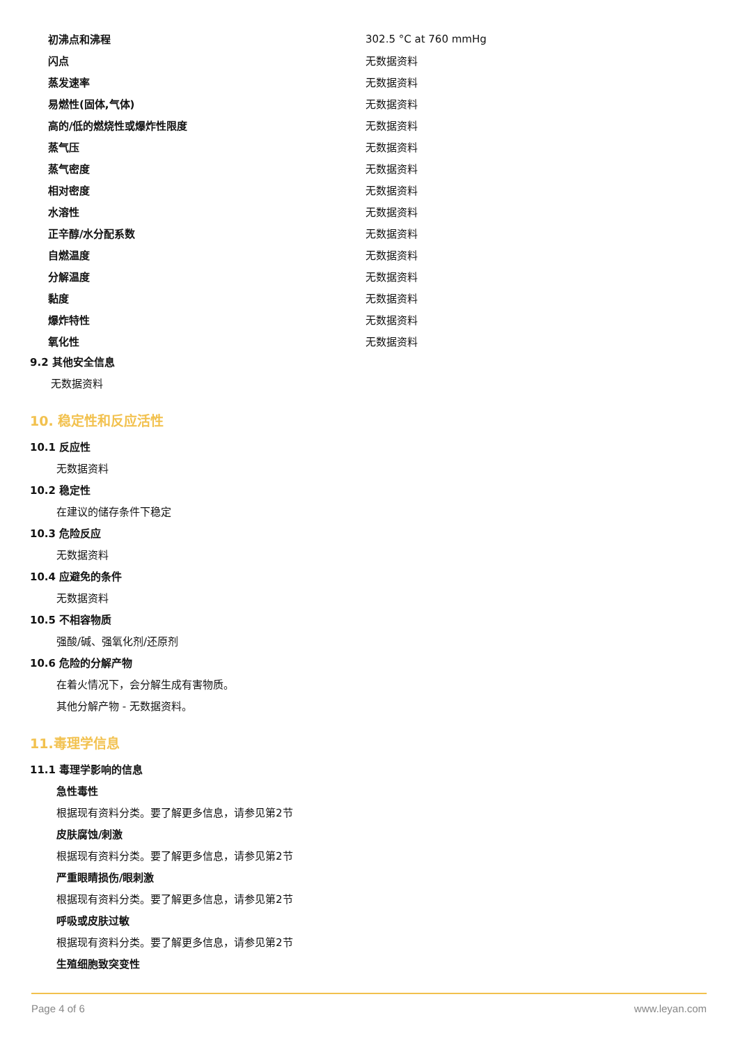| 初沸点和沸程 | 302.5 °C at 760 mmHg |
| 闪点 | 无数据资料 |
| 蒸发速率 | 无数据资料 |
| 易燃性(固体,气体) | 无数据资料 |
| 高的/低的燃烧性或爆炸性限度 | 无数据资料 |
| 蒸气压 | 无数据资料 |
| 蒸气密度 | 无数据资料 |
| 相对密度 | 无数据资料 |
| 水溶性 | 无数据资料 |
| 正辛醇/水分配系数 | 无数据资料 |
| 自燃温度 | 无数据资料 |
| 分解温度 | 无数据资料 |
| 黏度 | 无数据资料 |
| 爆炸特性 | 无数据资料 |
| 氧化性 | 无数据资料 |
9.2 其他安全信息
无数据资料
10. 稳定性和反应活性
10.1 反应性
无数据资料
10.2 稳定性
在建议的储存条件下稳定
10.3 危险反应
无数据资料
10.4 应避免的条件
无数据资料
10.5 不相容物质
强酸/碱、强氧化剂/还原剂
10.6 危险的分解产物
在着火情况下，会分解生成有害物质。
其他分解产物 - 无数据资料。
11.毒理学信息
11.1 毒理学影响的信息
急性毒性
根据现有资料分类。要了解更多信息，请参见第2节
皮肤腐蚀/刺激
根据现有资料分类。要了解更多信息，请参见第2节
严重眼睛损伤/眼刺激
根据现有资料分类。要了解更多信息，请参见第2节
呼吸或皮肤过敏
根据现有资料分类。要了解更多信息，请参见第2节
生殖细胞致突变性
Page 4 of 6 www.leyan.com